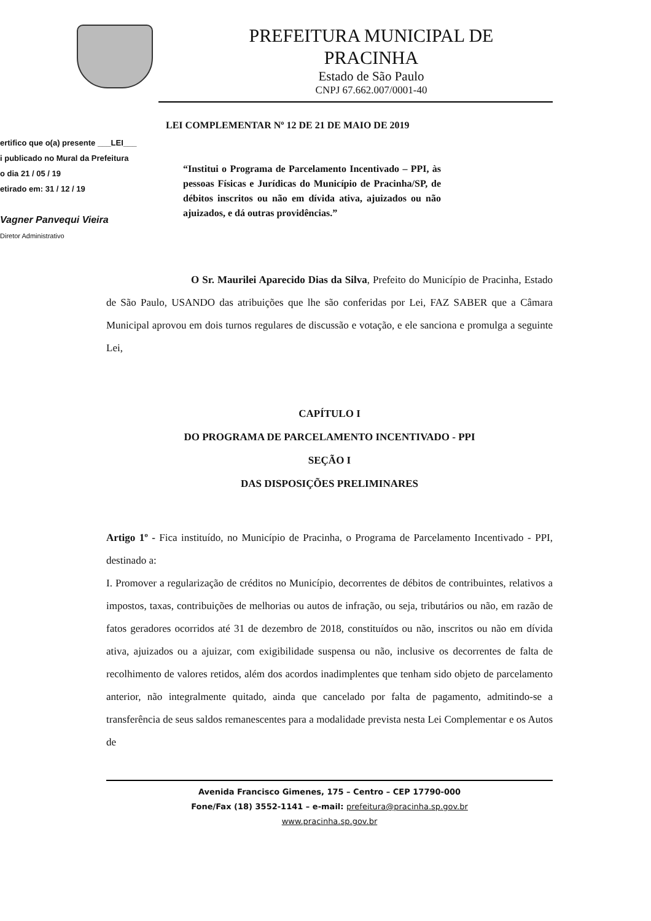PREFEITURA MUNICIPAL DE
PRACINHA
Estado de São Paulo
CNPJ 67.662.007/0001-40
ertifico que o(a) presente ___LEI___
i publicado no Mural da Prefeitura
o dia 21 / 05 / 19
etirado em: 31 / 12 / 19
Vagner Panvequi Vieira
Diretor Administrativo
LEI COMPLEMENTAR Nº 12 DE 21 DE MAIO DE 2019
“Institui o Programa de Parcelamento Incentivado – PPI, às pessoas Físicas e Jurídicas do Município de Pracinha/SP, de débitos inscritos ou não em dívida ativa, ajuizados ou não ajuizados, e dá outras providências.”
O Sr. Maurilei Aparecido Dias da Silva, Prefeito do Município de Pracinha, Estado de São Paulo, USANDO das atribuições que lhe são conferidas por Lei, FAZ SABER que a Câmara Municipal aprovou em dois turnos regulares de discussão e votação, e ele sanciona e promulga a seguinte Lei,
CAPÍTULO I
DO PROGRAMA DE PARCELAMENTO INCENTIVADO - PPI
SEÇÃO I
DAS DISPOSIÇÕES PRELIMINARES
Artigo 1º - Fica instituído, no Município de Pracinha, o Programa de Parcelamento Incentivado - PPI, destinado a:
I. Promover a regularização de créditos no Município, decorrentes de débitos de contribuintes, relativos a impostos, taxas, contribuições de melhorias ou autos de infração, ou seja, tributários ou não, em razão de fatos geradores ocorridos até 31 de dezembro de 2018, constituídos ou não, inscritos ou não em dívida ativa, ajuizados ou a ajuizar, com exigibilidade suspensa ou não, inclusive os decorrentes de falta de recolhimento de valores retidos, além dos acordos inadimplentes que tenham sido objeto de parcelamento anterior, não integralmente quitado, ainda que cancelado por falta de pagamento, admitindo-se a transferência de seus saldos remanescentes para a modalidade prevista nesta Lei Complementar e os Autos de
Avenida Francisco Gimenes, 175 – Centro – CEP 17790-000
Fone/Fax (18) 3552-1141 – e-mail: prefeitura@pracinha.sp.gov.br
www.pracinha.sp.gov.br